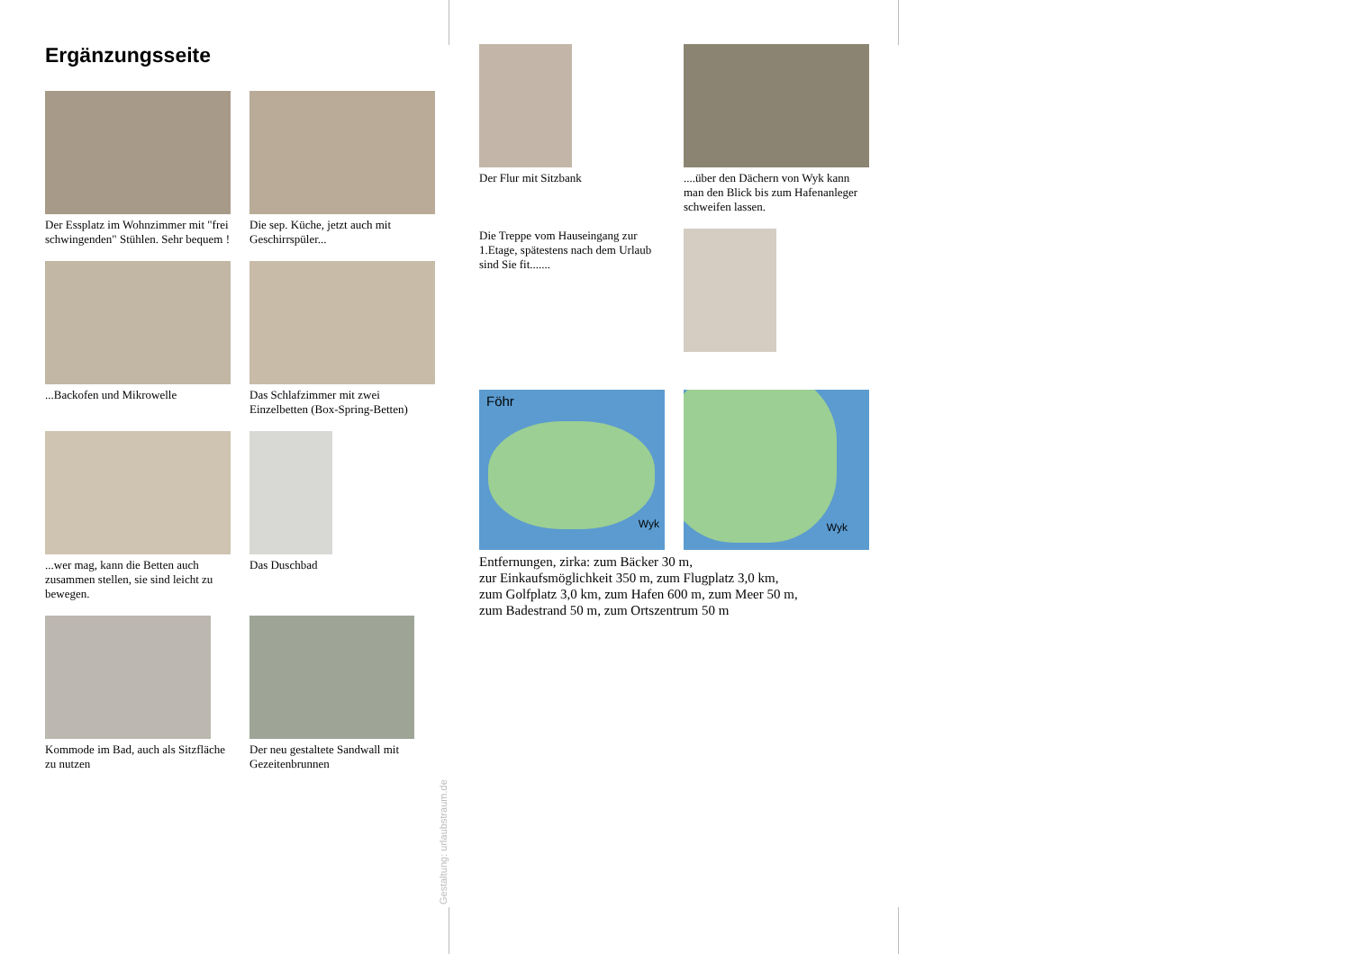Ergänzungsseite
Der Essplatz im Wohnzimmer mit "frei schwingenden" Stühlen. Sehr bequem !
Die sep. Küche, jetzt auch mit Geschirrspüler...
...Backofen und Mikrowelle
Das Schlafzimmer mit zwei Einzelbetten (Box-Spring-Betten)
...wer mag, kann die Betten auch zusammen stellen, sie sind leicht zu bewegen.
Das Duschbad
Kommode im Bad, auch als Sitzfläche zu nutzen
Der neu gestaltete Sandwall mit Gezeitenbrunnen
Gestaltung: urlaubstraum.de
Der Flur mit Sitzbank
....über den Dächern von Wyk kann man den Blick bis zum Hafenanleger schweifen lassen.
Die Treppe vom Hauseingang zur 1.Etage, spätestens nach dem Urlaub sind Sie fit.......
Föhr
Wyk
Wyk
Entfernungen, zirka: zum Bäcker 30 m,
zur Einkaufsmöglichkeit 350 m, zum Flugplatz 3,0 km,
zum Golfplatz 3,0 km, zum Hafen 600 m, zum Meer 50 m,
zum Badestrand 50 m, zum Ortszentrum 50 m